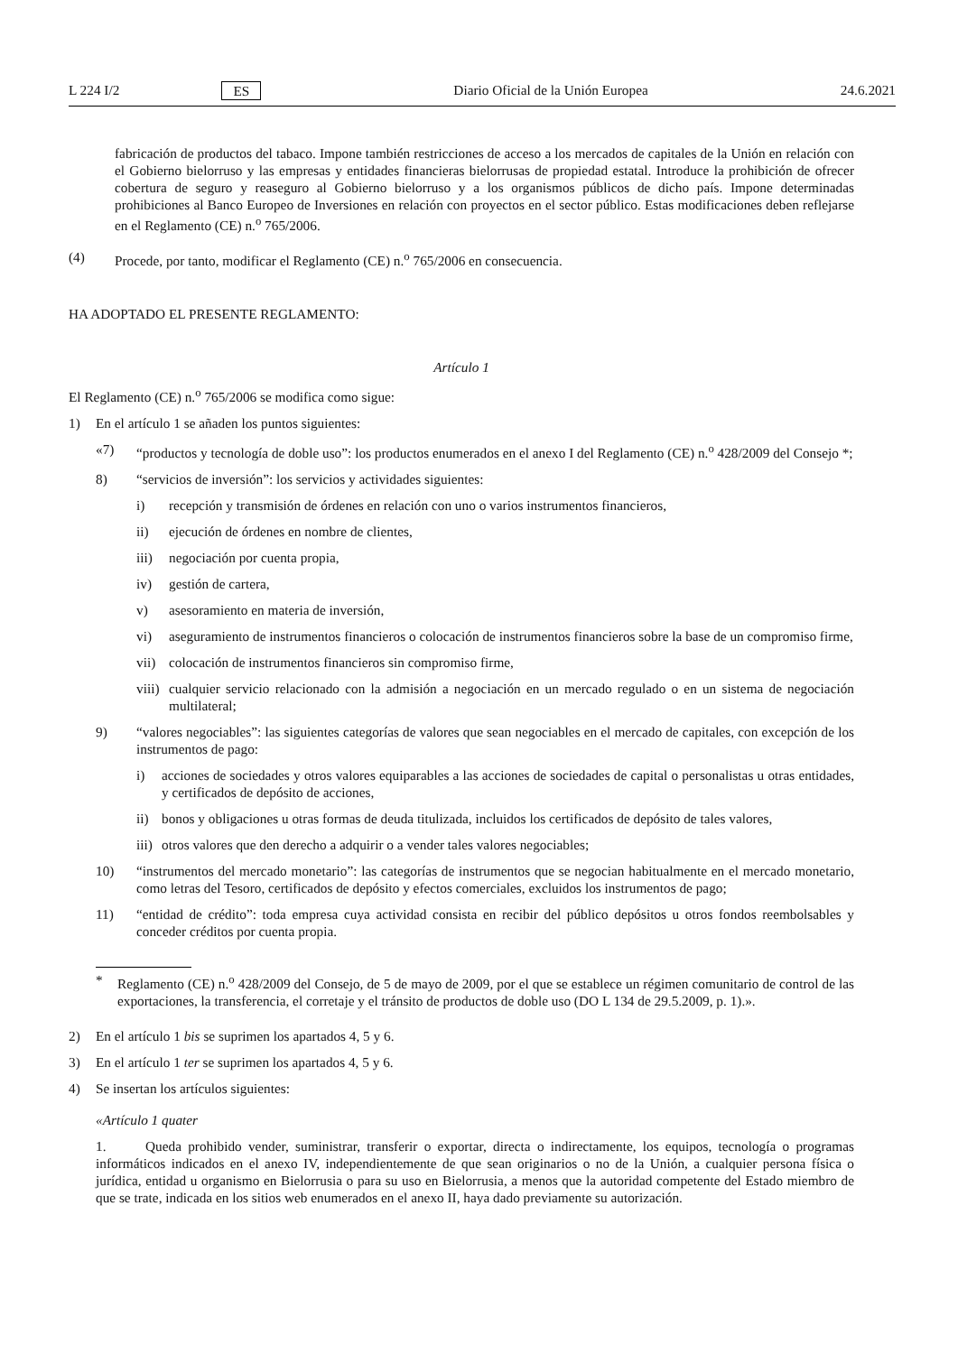L 224 I/2 ES Diario Oficial de la Unión Europea 24.6.2021
fabricación de productos del tabaco. Impone también restricciones de acceso a los mercados de capitales de la Unión en relación con el Gobierno bielorruso y las empresas y entidades financieras bielorrusas de propiedad estatal. Introduce la prohibición de ofrecer cobertura de seguro y reaseguro al Gobierno bielorruso y a los organismos públicos de dicho país. Impone determinadas prohibiciones al Banco Europeo de Inversiones en relación con proyectos en el sector público. Estas modificaciones deben reflejarse en el Reglamento (CE) n.<sup>o</sup> 765/2006.
(4) Procede, por tanto, modificar el Reglamento (CE) n.<sup>o</sup> 765/2006 en consecuencia.
HA ADOPTADO EL PRESENTE REGLAMENTO:
Artículo 1
El Reglamento (CE) n.<sup>o</sup> 765/2006 se modifica como sigue:
1) En el artículo 1 se añaden los puntos siguientes:
«7) “productos y tecnología de doble uso”: los productos enumerados en el anexo I del Reglamento (CE) n.<sup>o</sup> 428/2009 del Consejo *;
8) “servicios de inversión”: los servicios y actividades siguientes:
i) recepción y transmisión de órdenes en relación con uno o varios instrumentos financieros,
ii) ejecución de órdenes en nombre de clientes,
iii) negociación por cuenta propia,
iv) gestión de cartera,
v) asesoramiento en materia de inversión,
vi) aseguramiento de instrumentos financieros o colocación de instrumentos financieros sobre la base de un compromiso firme,
vii) colocación de instrumentos financieros sin compromiso firme,
viii) cualquier servicio relacionado con la admisión a negociación en un mercado regulado o en un sistema de negociación multilateral;
9) “valores negociables”: las siguientes categorías de valores que sean negociables en el mercado de capitales, con excepción de los instrumentos de pago:
i) acciones de sociedades y otros valores equiparables a las acciones de sociedades de capital o personalistas u otras entidades, y certificados de depósito de acciones,
ii) bonos y obligaciones u otras formas de deuda titulizada, incluidos los certificados de depósito de tales valores,
iii) otros valores que den derecho a adquirir o a vender tales valores negociables;
10) “instrumentos del mercado monetario”: las categorías de instrumentos que se negocian habitualmente en el mercado monetario, como letras del Tesoro, certificados de depósito y efectos comerciales, excluidos los instrumentos de pago;
11) “entidad de crédito”: toda empresa cuya actividad consista en recibir del público depósitos u otros fondos reembolsables y conceder créditos por cuenta propia.
* Reglamento (CE) n.<sup>o</sup> 428/2009 del Consejo, de 5 de mayo de 2009, por el que se establece un régimen comunitario de control de las exportaciones, la transferencia, el corretaje y el tránsito de productos de doble uso (DO L 134 de 29.5.2009, p. 1).».
2) En el artículo 1 bis se suprimen los apartados 4, 5 y 6.
3) En el artículo 1 ter se suprimen los apartados 4, 5 y 6.
4) Se insertan los artículos siguientes:
«Artículo 1 quater
1. Queda prohibido vender, suministrar, transferir o exportar, directa o indirectamente, los equipos, tecnología o programas informáticos indicados en el anexo IV, independientemente de que sean originarios o no de la Unión, a cualquier persona física o jurídica, entidad u organismo en Bielorrusia o para su uso en Bielorrusia, a menos que la autoridad competente del Estado miembro de que se trate, indicada en los sitios web enumerados en el anexo II, haya dado previamente su autorización.